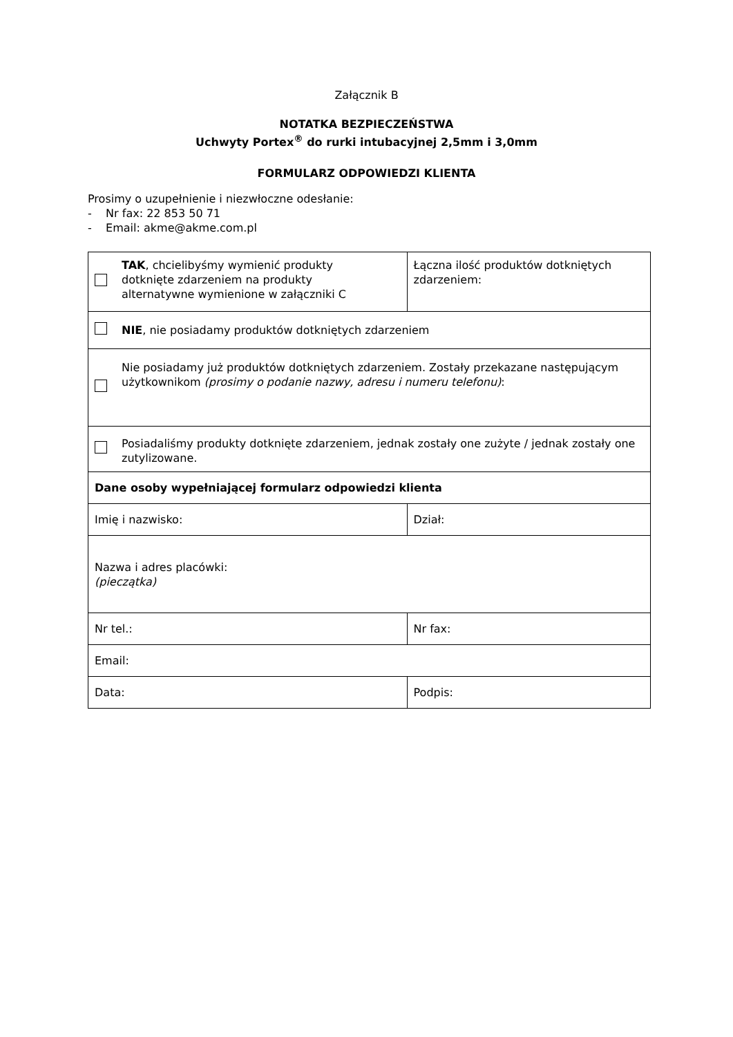Załącznik B
NOTATKA BEZPIECZEŃSTWA
Uchwyty Portex<sup>®</sup> do rurki intubacyjnej 2,5mm i 3,0mm
FORMULARZ ODPOWIEDZI KLIENTA
Prosimy o uzupełnienie i niezwłoczne odesłanie:
- Nr fax: 22 853 50 71
- Email: akme@akme.com.pl
| | TAK , chcielibyśmy wymienić produkty dotknięte zdarzeniem na produkty alternatywne wymienione w załączniki C | Łączna ilość produktów dotkniętych zdarzeniem: |
| | NIE , nie posiadamy produktów dotkniętych zdarzeniem | |
| | Nie posiadamy już produktów dotkniętych zdarzeniem. Zostały przekazane następującym użytkownikom (prosimy o podanie nazwy, adresu i numeru telefonu) : | |
| | Posiadaliśmy produkty dotknięte zdarzeniem, jednak zostały one zużyte / jednak zostały one zutylizowane. | |
| Dane osoby wypełniającej formularz odpowiedzi klienta | | |
| Imię i nazwisko: | | Dział: |
| Nazwa i adres placówki: (pieczątka) | | |
| Nr tel.: | | Nr fax: |
| Email: | | |
| Data: | | Podpis: |